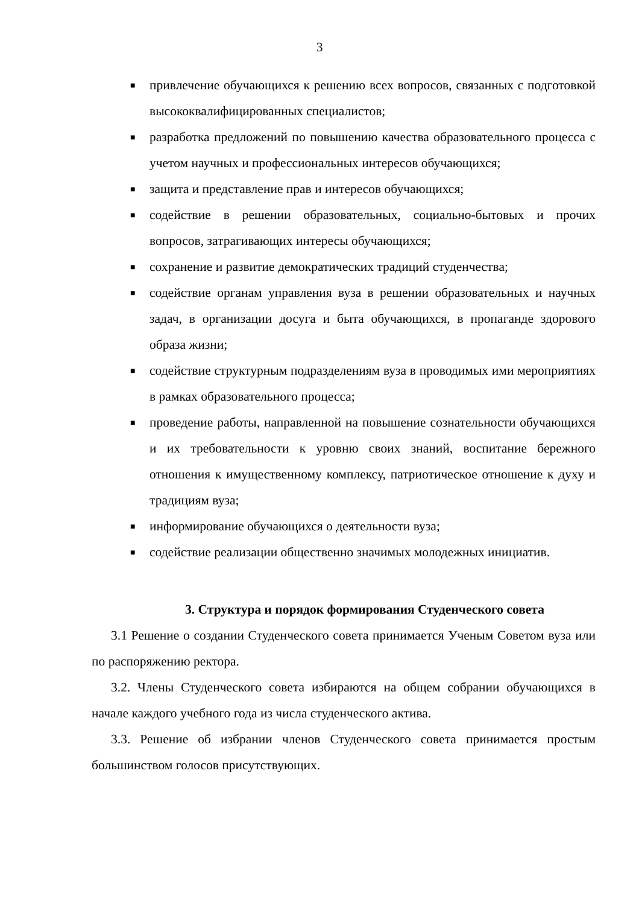3
■ привлечение обучающихся к решению всех вопросов, связанных с подготовкой высококвалифицированных специалистов;
■ разработка предложений по повышению качества образовательного процесса с учетом научных и профессиональных интересов обучающихся;
■ защита и представление прав и интересов обучающихся;
■ содействие в решении образовательных, социально-бытовых и прочих вопросов, затрагивающих интересы обучающихся;
■ сохранение и развитие демократических традиций студенчества;
■ содействие органам управления вуза в решении образовательных и научных задач, в организации досуга и быта обучающихся, в пропаганде здорового образа жизни;
■ содействие структурным подразделениям вуза в проводимых ими мероприятиях в рамках образовательного процесса;
■ проведение работы, направленной на повышение сознательности обучающихся и их требовательности к уровню своих знаний, воспитание бережного отношения к имущественному комплексу, патриотическое отношение к духу и традициям вуза;
■ информирование обучающихся о деятельности вуза;
■ содействие реализации общественно значимых молодежных инициатив.
3. Структура и порядок формирования Студенческого совета
3.1 Решение о создании Студенческого совета принимается Ученым Советом вуза или по распоряжению ректора.
3.2. Члены Студенческого совета избираются на общем собрании обучающихся в начале каждого учебного года из числа студенческого актива.
3.3. Решение об избрании членов Студенческого совета принимается простым большинством голосов присутствующих.